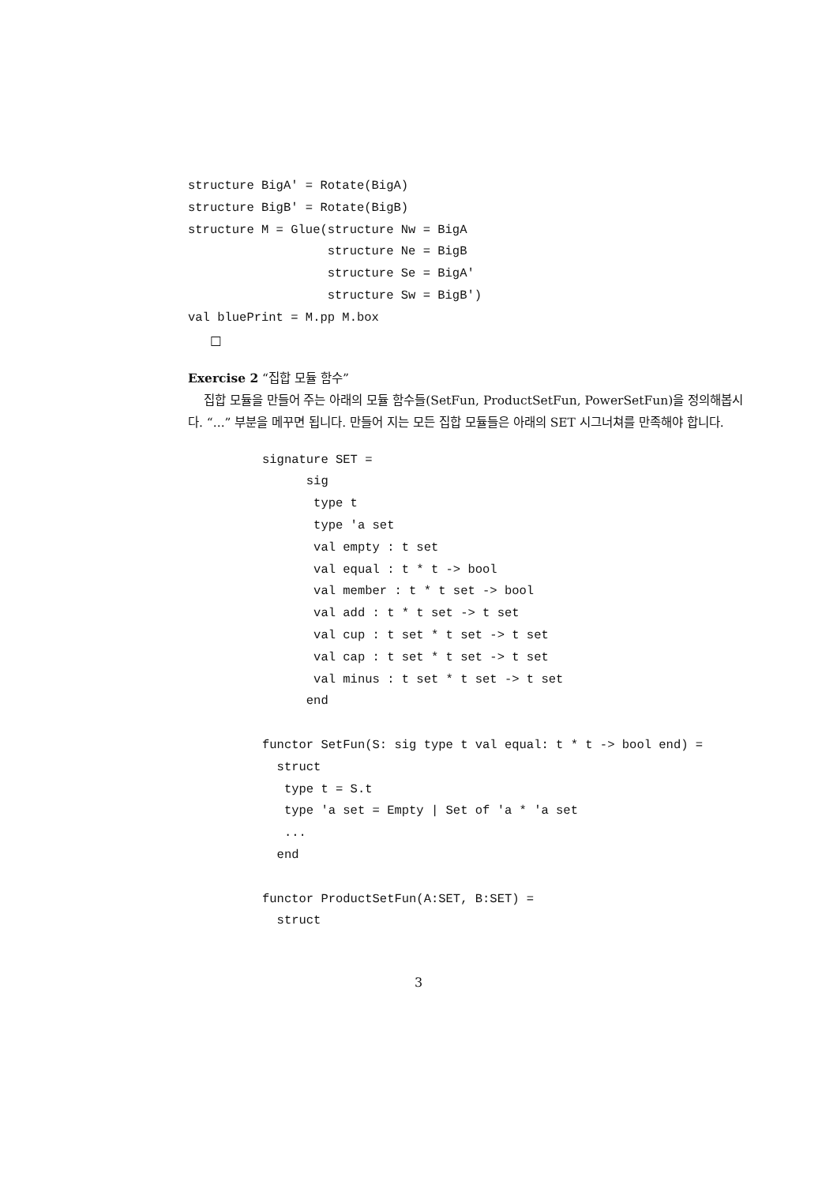structure BigA' = Rotate(BigA)
structure BigB' = Rotate(BigB)
structure M = Glue(structure Nw = BigA
                   structure Ne = BigB
                   structure Se = BigA'
                   structure Sw = BigB')
val bluePrint = M.pp M.box
□
Exercise 2 “집합 모듈 함수”
집합 모듈을 만들어 주는 아래의 모듈 함수들(SetFun, ProductSetFun, PowerSetFun)을 정의해봅시다. “...” 부분을 메꾸면 됩니다. 만들어 지는 모든 집합 모듈들은 아래의 SET 시그너쳐를 만족해야 합니다.
signature SET =
      sig
       type t
       type 'a set
       val empty : t set
       val equal : t * t -> bool
       val member : t * t set -> bool
       val add : t * t set -> t set
       val cup : t set * t set -> t set
       val cap : t set * t set -> t set
       val minus : t set * t set -> t set
      end

functor SetFun(S: sig type t val equal: t * t -> bool end) =
  struct
   type t = S.t
   type 'a set = Empty | Set of 'a * 'a set
   ...
  end

functor ProductSetFun(A:SET, B:SET) =
  struct
3